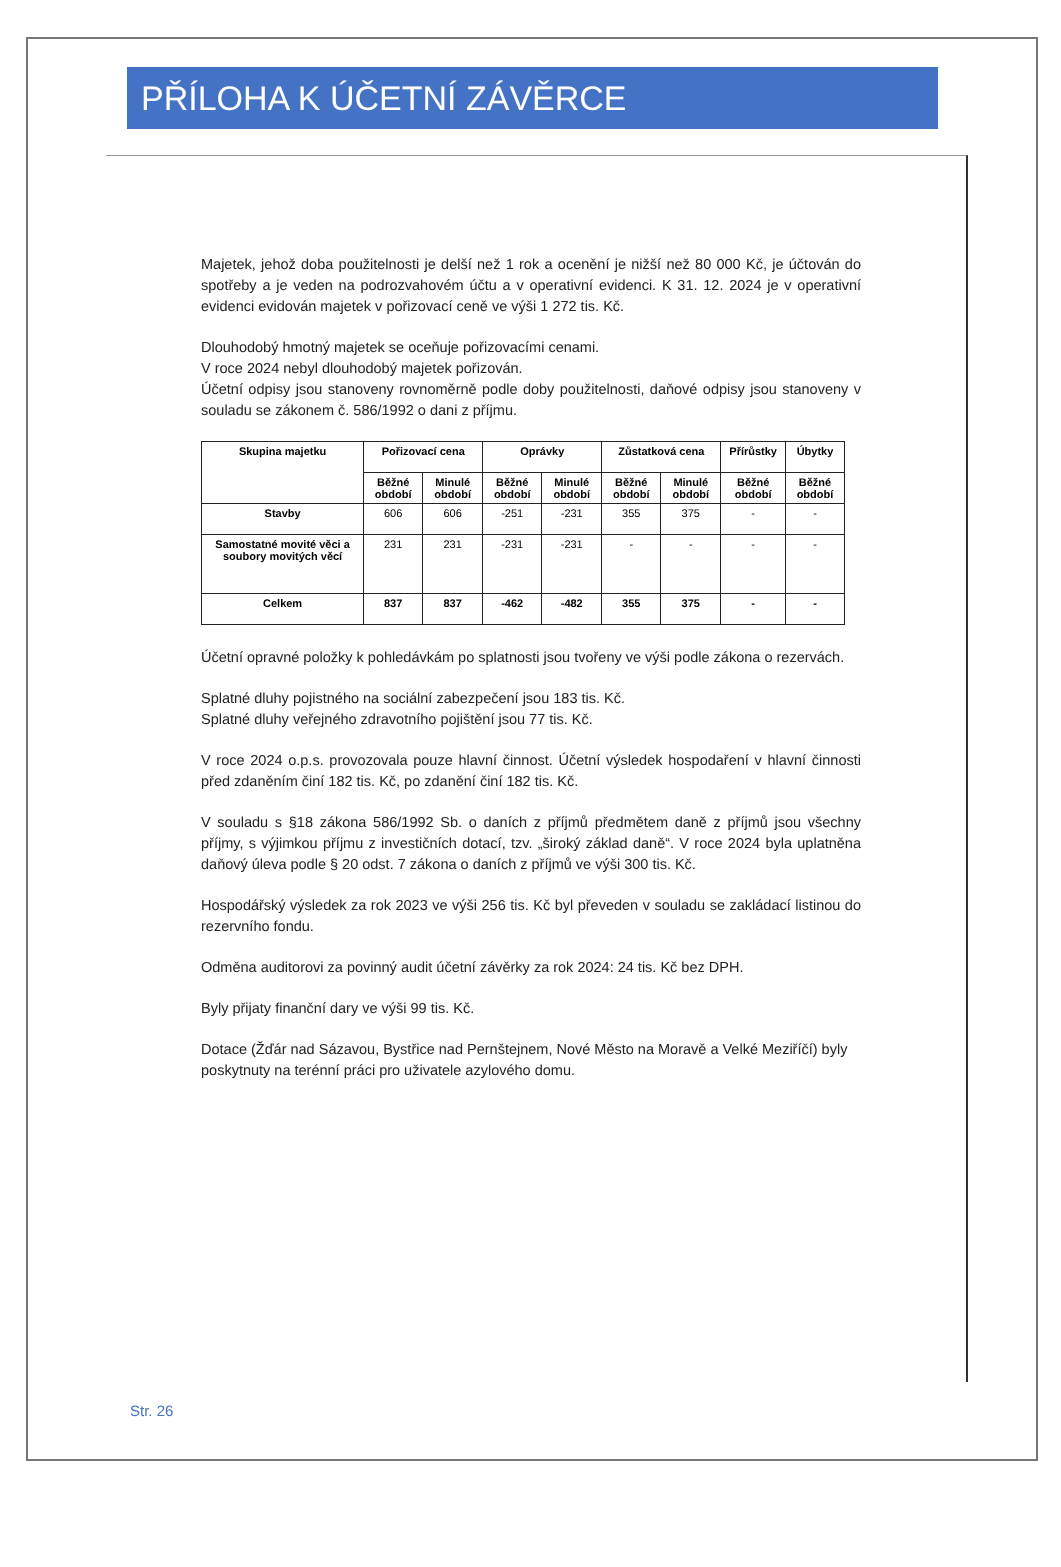PŘÍLOHA K ÚČETNÍ ZÁVĚRCE
Majetek, jehož doba použitelnosti je delší než 1 rok a ocenění je nižší než 80 000 Kč, je účtován do spotřeby a je veden na podrozvahovém účtu a v operativní evidenci. K 31. 12. 2024 je v operativní evidenci evidován majetek v pořizovací ceně ve výši 1 272 tis. Kč.
Dlouhodobý hmotný majetek se oceňuje pořizovacími cenami.
V roce 2024 nebyl dlouhodobý majetek pořizován.
Účetní odpisy jsou stanoveny rovnoměrně podle doby použitelnosti, daňové odpisy jsou stanoveny v souladu se zákonem č. 586/1992 o dani z příjmu.
| Skupina majetku | Pořizovací cena | | Oprávky | | Zůstatková cena | | Přírůstky | Úbytky |
| --- | --- | --- | --- | --- | --- | --- | --- | --- |
| | Běžné období | Minulé období | Běžné období | Minulé období | Běžné období | Minulé období | Běžné období | Běžné období |
| Stavby | 606 | 606 | -251 | -231 | 355 | 375 | - | - |
| Samostatné movité věci a soubory movitých věcí | 231 | 231 | -231 | -231 | - | - | - | - |
| Celkem | 837 | 837 | -462 | -482 | 355 | 375 | - | - |
Účetní opravné položky k pohledávkám po splatnosti jsou tvořeny ve výši podle zákona o rezervách.
Splatné dluhy pojistného na sociální zabezpečení jsou 183 tis. Kč.
Splatné dluhy veřejného zdravotního pojištění jsou 77 tis. Kč.
V roce 2024 o.p.s. provozovala pouze hlavní činnost. Účetní výsledek hospodaření v hlavní činnosti před zdaněním činí 182 tis. Kč, po zdanění činí 182 tis. Kč.
V souladu s §18 zákona 586/1992 Sb. o daních z příjmů předmětem daně z příjmů jsou všechny příjmy, s výjimkou příjmu z investičních dotací, tzv. „široký základ daně“. V roce 2024 byla uplatněna daňový úleva podle § 20 odst. 7 zákona o daních z příjmů ve výši 300 tis. Kč.
Hospodářský výsledek za rok 2023 ve výši 256 tis. Kč byl převeden v souladu se zakládací listinou do rezervního fondu.
Odměna auditorovi za povinný audit účetní závěrky za rok 2024: 24 tis. Kč bez DPH.
Byly přijaty finanční dary ve výši 99 tis. Kč.
Dotace (Žďár nad Sázavou, Bystřice nad Pernštejnem, Nové Město na Moravě a Velké Meziříčí) byly poskytnuty na terénní práci pro uživatele azylového domu.
Str. 26